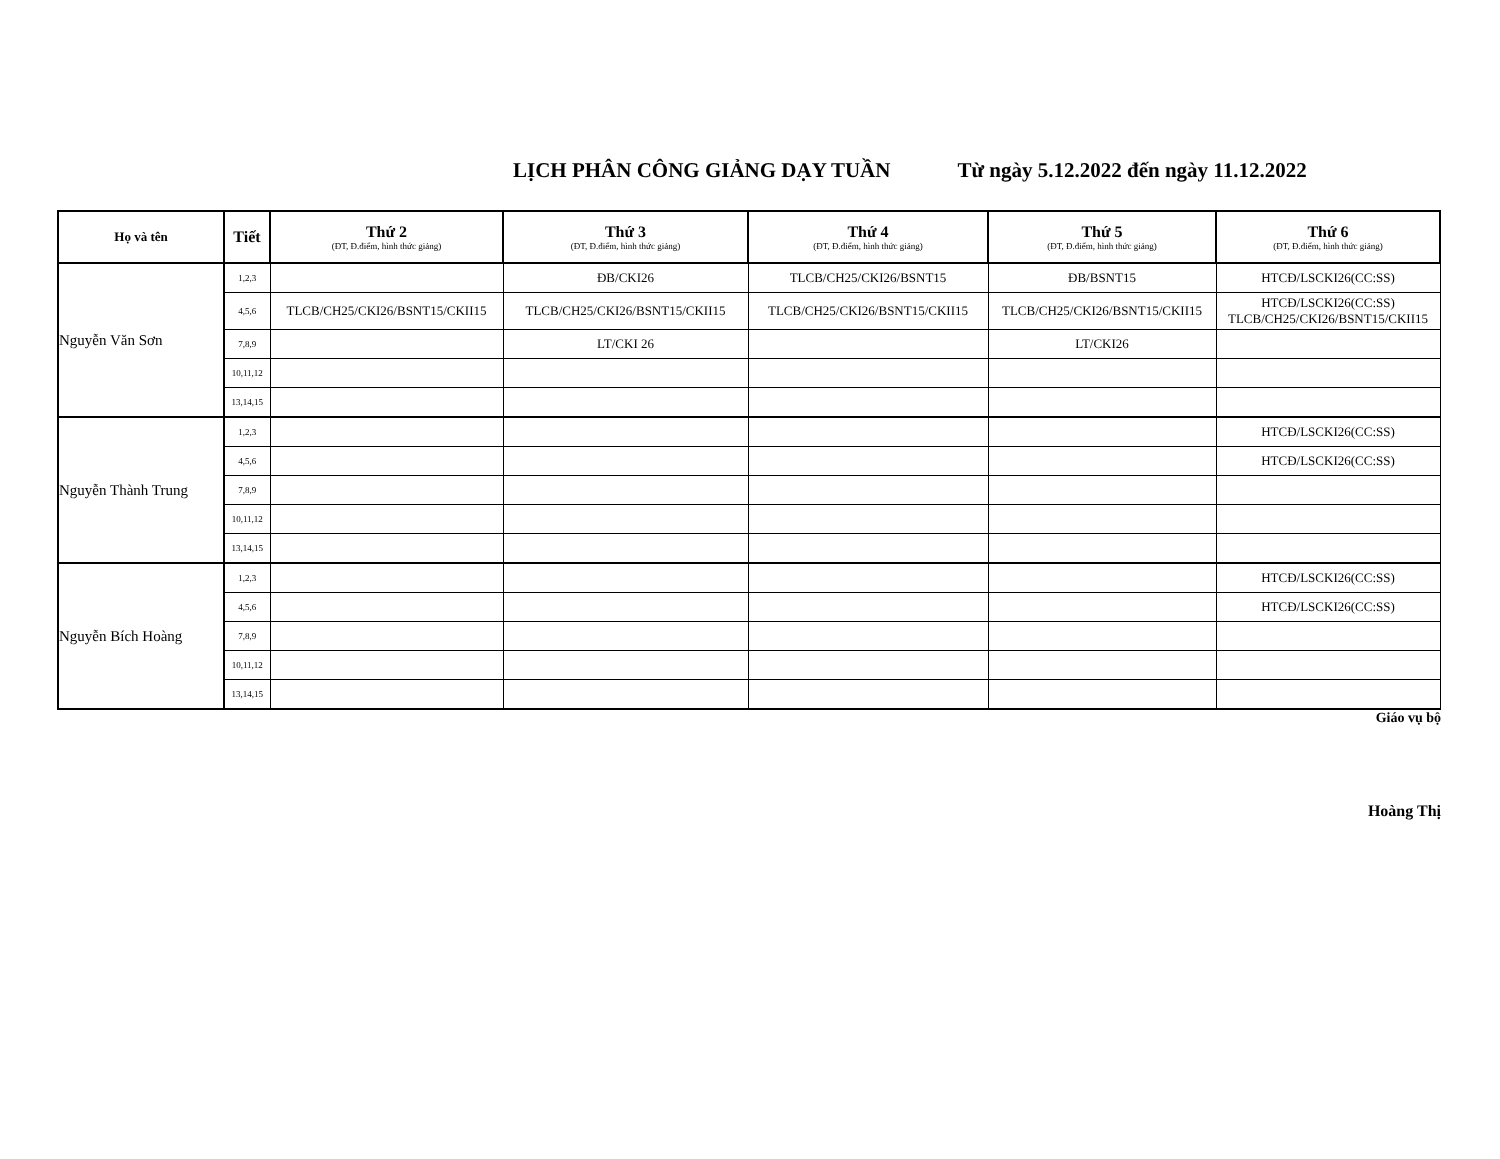LỊCH PHÂN CÔNG GIẢNG DẠY TUẦN Từ ngày 5.12.2022 đến ngày 11.12.2022
| Họ và tên | Tiết | Thứ 2 (ĐT, Đ.điểm, hình thức giảng) | Thứ 3 (ĐT, Đ.điểm, hình thức giảng) | Thứ 4 (ĐT, Đ.điểm, hình thức giảng) | Thứ 5 (ĐT, Đ.điểm, hình thức giảng) | Thứ 6 (ĐT, Đ.điểm, hình thức giảng) |
| --- | --- | --- | --- | --- | --- | --- |
| Nguyễn Văn Sơn | 1,2,3 | | ĐB/CKI26 | TLCB/CH25/CKI26/BSNT15 | ĐB/BSNT15 | HTCĐ/LSCKI26(CC:SS) |
| | 4,5,6 | TLCB/CH25/CKI26/BSNT15/CKII15 | TLCB/CH25/CKI26/BSNT15/CKII15 | TLCB/CH25/CKI26/BSNT15/CKII15 | TLCB/CH25/CKI26/BSNT15/CKII15 | HTCĐ/LSCKI26(CC:SS) TLCB/CH25/CKI26/BSNT15/CKII15 |
| | 7,8,9 | | LT/CKI 26 | | LT/CKI26 | |
| | 10,11,12 | | | | | |
| | 13,14,15 | | | | | |
| Nguyễn Thành Trung | 1,2,3 | | | | | HTCĐ/LSCKI26(CC:SS) |
| | 4,5,6 | | | | | HTCĐ/LSCKI26(CC:SS) |
| | 7,8,9 | | | | | |
| | 10,11,12 | | | | | |
| | 13,14,15 | | | | | |
| Nguyễn Bích Hoàng | 1,2,3 | | | | | HTCĐ/LSCKI26(CC:SS) |
| | 4,5,6 | | | | | HTCĐ/LSCKI26(CC:SS) |
| | 7,8,9 | | | | | |
| | 10,11,12 | | | | | |
| | 13,14,15 | | | | | |
Giáo vụ bộ
Hoàng Thị